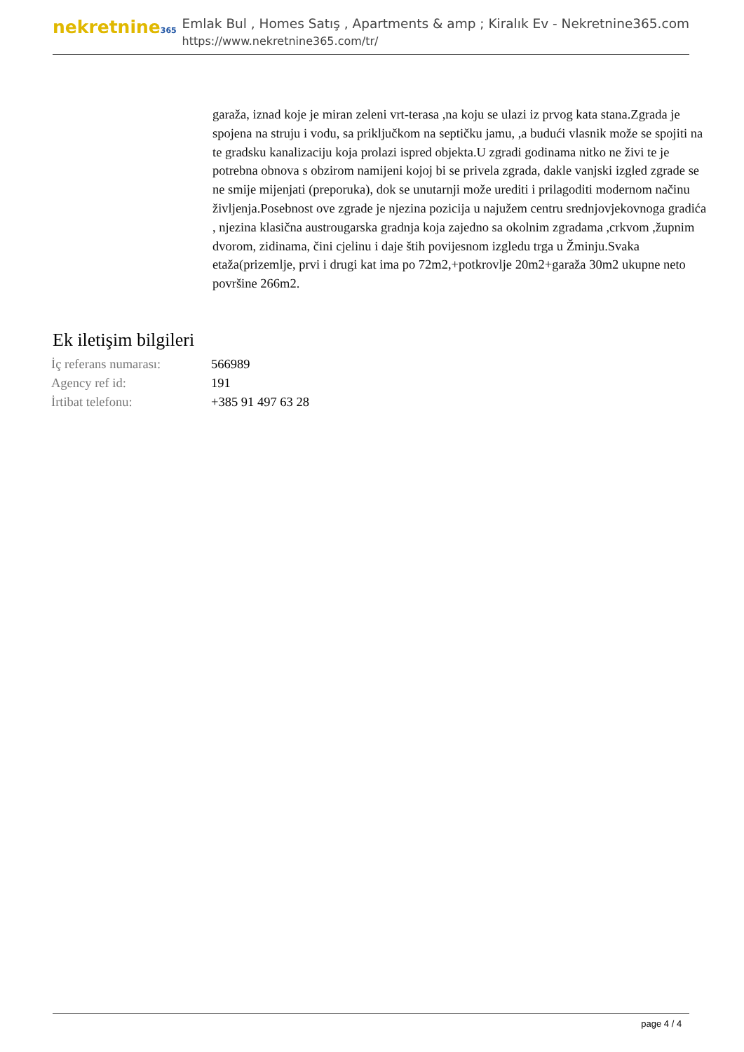nekretnine365
Emlak Bul , Homes Satış , Apartments & amp ; Kiralık Ev - Nekretnine365.com
https://www.nekretnine365.com/tr/
garaža, iznad koje je miran zeleni vrt-terasa ,na koju se ulazi iz prvog kata stana.Zgrada je spojena na struju i vodu, sa priključkom na septičku jamu, ,a budući vlasnik može se spojiti na te gradsku kanalizaciju koja prolazi ispred objekta.U zgradi godinama nitko ne živi te je potrebna obnova s obzirom namijeni kojoj bi se privela zgrada, dakle vanjski izgled zgrade se ne smije mijenjati (preporuka), dok se unutarnji može urediti i prilagoditi modernom načinu življenja.Posebnost ove zgrade je njezina pozicija u najužem centru srednjovjekovnoga gradića , njezina klasična austrougarska gradnja koja zajedno sa okolnim zgradama ,crkvom ,župnim dvorom, zidinama, čini cjelinu i daje štih povijesnom izgledu trga u Žminju.Svaka etaža(prizemlje, prvi i drugi kat ima po 72m2,+potkrovlje 20m2+garaža 30m2 ukupne neto površine 266m2.
Ek iletişim bilgileri
| İç referans numarası: | 566989 |
| Agency ref id: | 191 |
| İrtibat telefonu: | +385 91 497 63 28 |
page 4 / 4